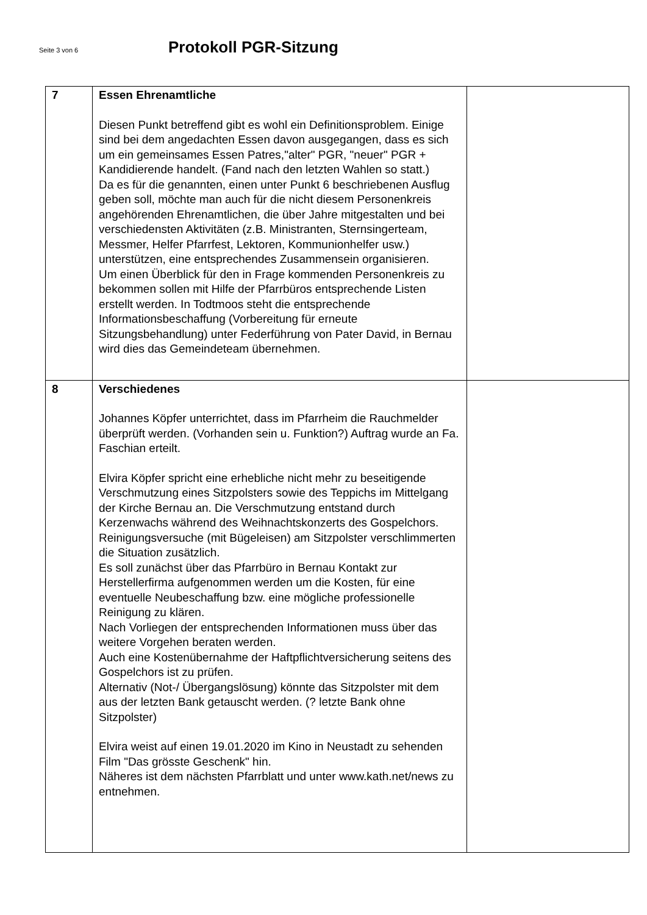Seite 3 von 6
Protokoll PGR-Sitzung
| 7 | Essen Ehrenamtliche Diesen Punkt betreffend gibt es wohl ein Definitionsproblem. Einige sind bei dem angedachten Essen davon ausgegangen, dass es sich um ein gemeinsames Essen Patres,"alter" PGR, "neuer" PGR + Kandidierende handelt. (Fand nach den letzten Wahlen so statt.) Da es für die genannten, einen unter Punkt 6 beschriebenen Ausflug geben soll, möchte man auch für die nicht diesem Personenkreis angehörenden Ehrenamtlichen, die über Jahre mitgestalten und bei verschiedensten Aktivitäten (z.B. Ministranten, Sternsingerteam, Messmer, Helfer Pfarrfest, Lektoren, Kommunionhelfer usw.) unterstützen, eine entsprechendes Zusammensein organisieren. Um einen Überblick für den in Frage kommenden Personenkreis zu bekommen sollen mit Hilfe der Pfarrbüros entsprechende Listen erstellt werden. In Todtmoos steht die entsprechende Informationsbeschaffung (Vorbereitung für erneute Sitzungsbehandlung) unter Federführung von Pater David, in Bernau wird dies das Gemeindeteam übernehmen. | |
| 8 | Verschiedenes Johannes Köpfer unterrichtet, dass im Pfarrheim die Rauchmelder überprüft werden. (Vorhanden sein u. Funktion?) Auftrag wurde an Fa. Faschian erteilt. Elvira Köpfer spricht eine erhebliche nicht mehr zu beseitigende Verschmutzung eines Sitzpolsters sowie des Teppichs im Mittelgang der Kirche Bernau an. Die Verschmutzung entstand durch Kerzenwachs während des Weihnachtskonzerts des Gospelchors. Reinigungsversuche (mit Bügeleisen) am Sitzpolster verschlimmerten die Situation zusätzlich. Es soll zunächst über das Pfarrbüro in Bernau Kontakt zur Herstellerfirma aufgenommen werden um die Kosten, für eine eventuelle Neubeschaffung bzw. eine mögliche professionelle Reinigung zu klären. Nach Vorliegen der entsprechenden Informationen muss über das weitere Vorgehen beraten werden. Auch eine Kostenübernahme der Haftpflichtversicherung seitens des Gospelchors ist zu prüfen. Alternativ (Not-/ Übergangslösung) könnte das Sitzpolster mit dem aus der letzten Bank getauscht werden. (? letzte Bank ohne Sitzpolster) Elvira weist auf einen 19.01.2020 im Kino in Neustadt zu sehenden Film "Das grösste Geschenk" hin. Näheres ist dem nächsten Pfarrblatt und unter www.kath.net/news zu entnehmen. | |